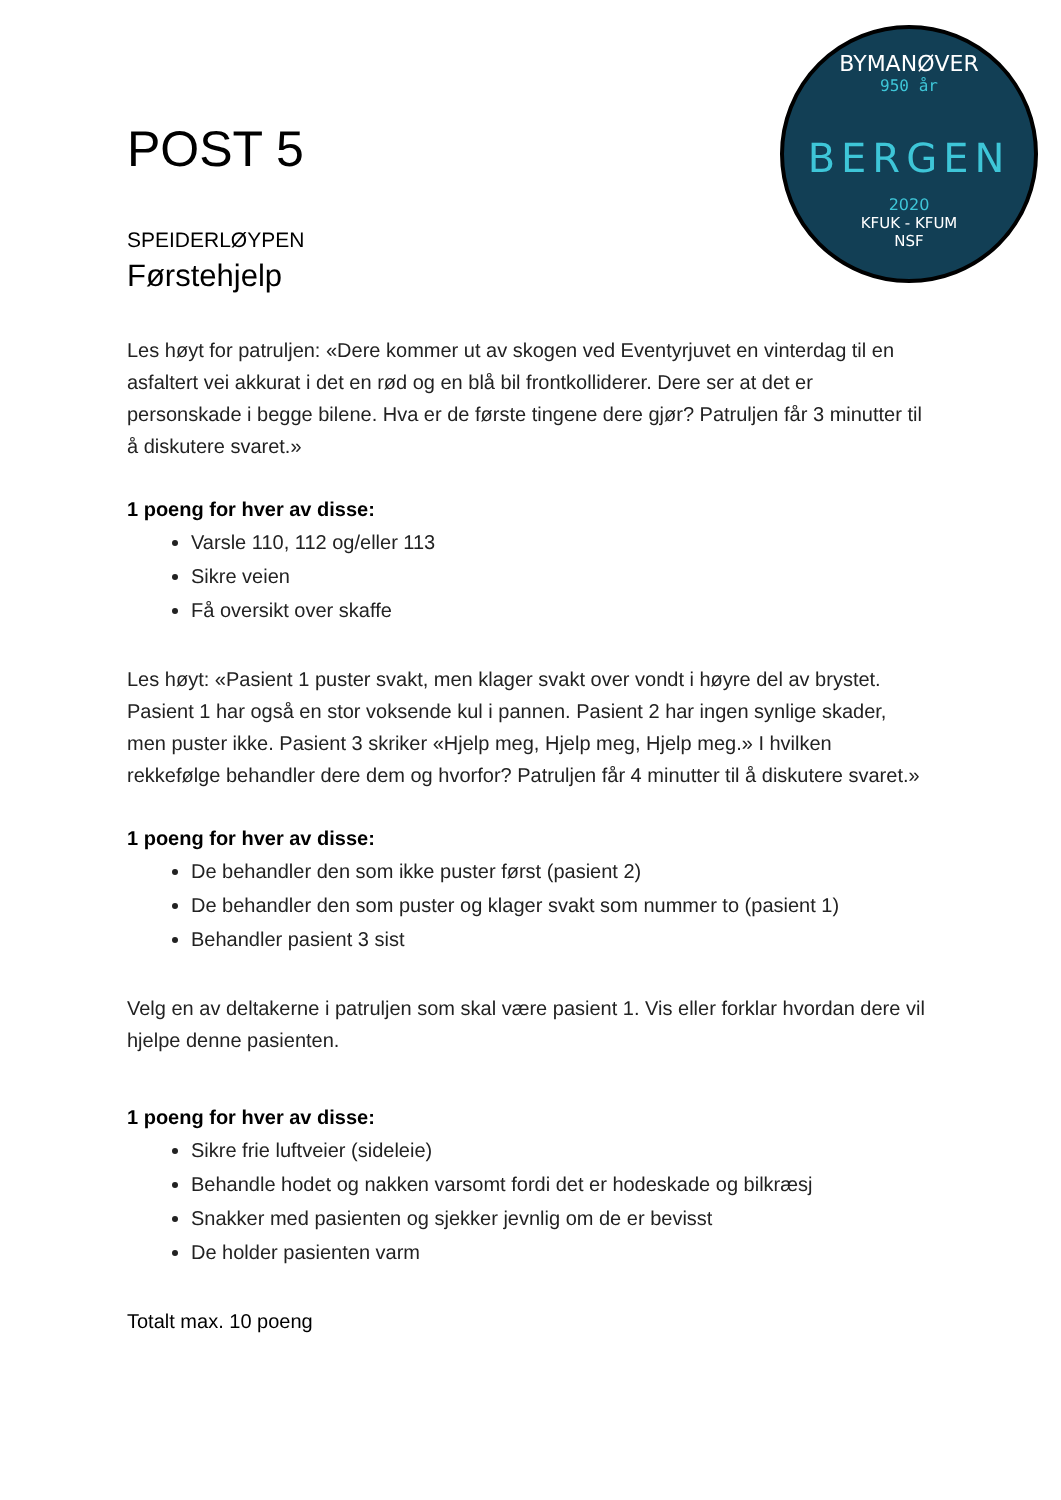BYMANØVER
950 år
BERGEN
2020
KFUK - KFUM
NSF
POST 5
SPEIDERLØYPEN
Førstehjelp
Les høyt for patruljen: «Dere kommer ut av skogen ved Eventyrjuvet en vinterdag til en asfaltert vei akkurat i det en rød og en blå bil frontkolliderer. Dere ser at det er personskade i begge bilene. Hva er de første tingene dere gjør? Patruljen får 3 minutter til å diskutere svaret.»
1 poeng for hver av disse:
Varsle 110, 112 og/eller 113
Sikre veien
Få oversikt over skaffe
Les høyt: «Pasient 1 puster svakt, men klager svakt over vondt i høyre del av brystet. Pasient 1 har også en stor voksende kul i pannen. Pasient 2 har ingen synlige skader, men puster ikke. Pasient 3 skriker «Hjelp meg, Hjelp meg, Hjelp meg.» I hvilken rekkefølge behandler dere dem og hvorfor? Patruljen får 4 minutter til å diskutere svaret.»
1 poeng for hver av disse:
De behandler den som ikke puster først (pasient 2)
De behandler den som puster og klager svakt som nummer to (pasient 1)
Behandler pasient 3 sist
Velg en av deltakerne i patruljen som skal være pasient 1. Vis eller forklar hvordan dere vil hjelpe denne pasienten.
1 poeng for hver av disse:
Sikre frie luftveier (sideleie)
Behandle hodet og nakken varsomt fordi det er hodeskade og bilkræsj
Snakker med pasienten og sjekker jevnlig om de er bevisst
De holder pasienten varm
Totalt max. 10 poeng